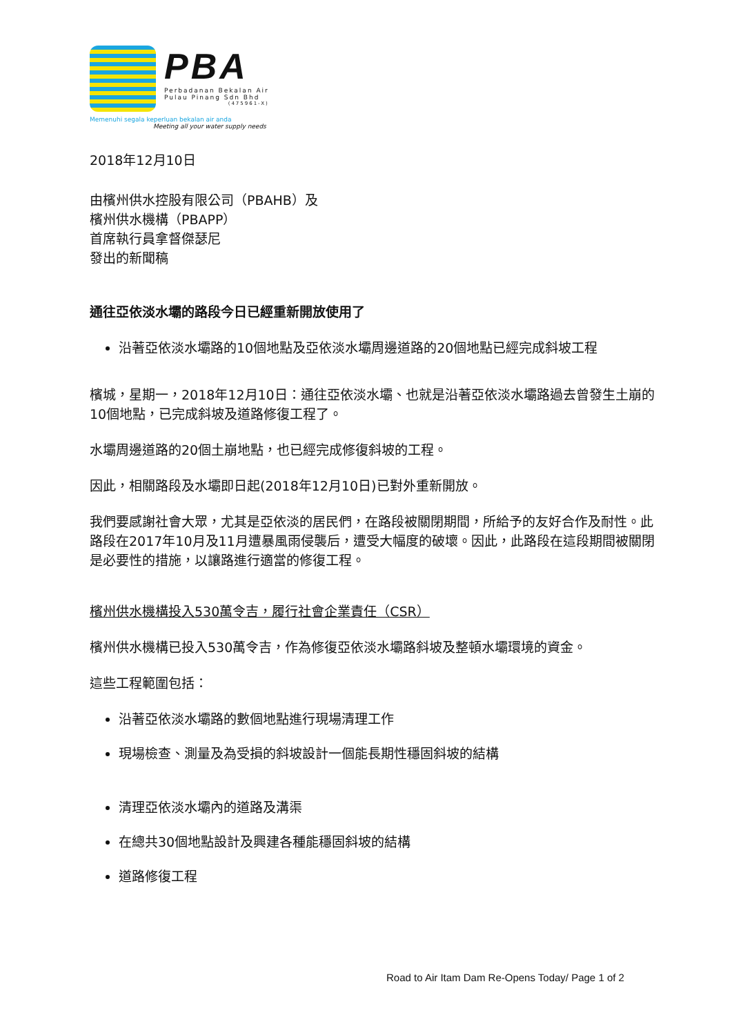PBA
Perbadanan Bekalan Air
Pulau Pinang Sdn Bhd
(475961-X)
Memenuhi segala keperluan bekalan air anda
Meeting all your water supply needs
2018年12月10日
由檳州供水控股有限公司（PBAHB）及
檳州供水機構（PBAPP）
首席執行員拿督傑瑟尼
發出的新聞稿
通往亞依淡水壩的路段今日已經重新開放使用了
沿著亞依淡水壩路的10個地點及亞依淡水壩周邊道路的20個地點已經完成斜坡工程
檳城，星期一，2018年12月10日：通往亞依淡水壩、也就是沿著亞依淡水壩路過去曾發生土崩的10個地點，已完成斜坡及道路修復工程了。
水壩周邊道路的20個土崩地點，也已經完成修復斜坡的工程。
因此，相關路段及水壩即日起(2018年12月10日)已對外重新開放。
我們要感謝社會大眾，尤其是亞依淡的居民們，在路段被關閉期間，所給予的友好合作及耐性。此路段在2017年10月及11月遭暴風雨侵襲后，遭受大幅度的破壞。因此，此路段在這段期間被關閉是必要性的措施，以讓路進行適當的修復工程。
檳州供水機構投入530萬令吉，履行社會企業責任（CSR）
檳州供水機構已投入530萬令吉，作為修復亞依淡水壩路斜坡及整頓水壩環境的資金。
這些工程範圍包括：
沿著亞依淡水壩路的數個地點進行現場清理工作
現場檢查、測量及為受損的斜坡設計一個能長期性穩固斜坡的結構
清理亞依淡水壩內的道路及溝渠
在總共30個地點設計及興建各種能穩固斜坡的結構
道路修復工程
Road to Air Itam Dam Re-Opens Today/ Page 1 of 2